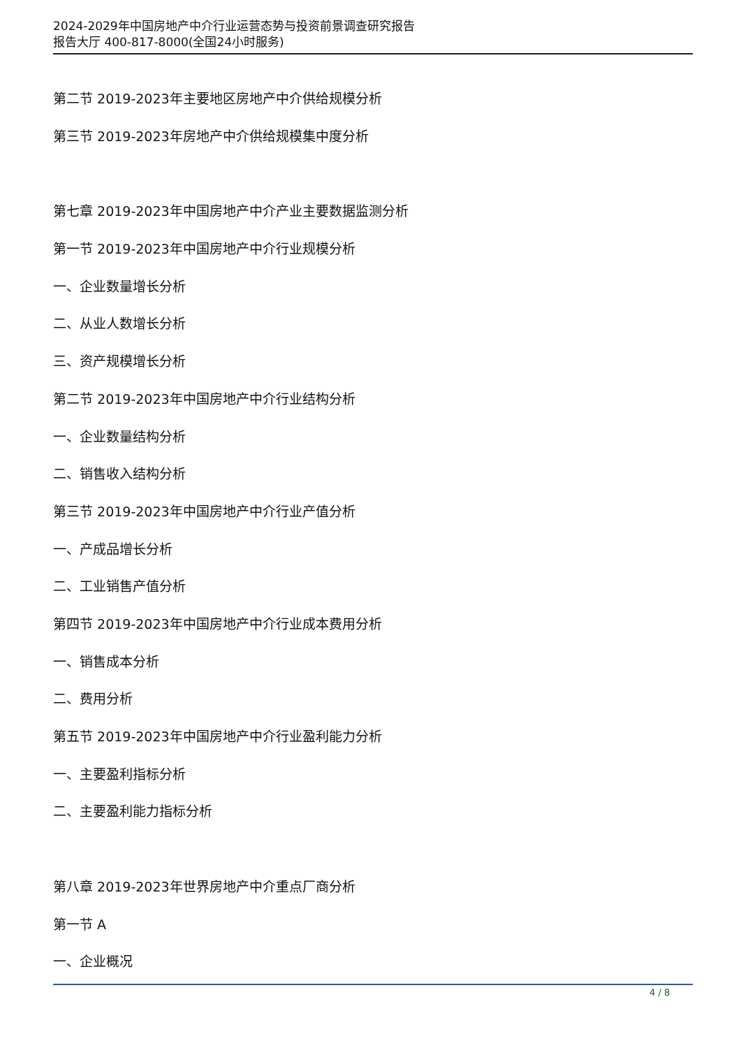2024-2029年中国房地产中介行业运营态势与投资前景调查研究报告
报告大厅 400-817-8000(全国24小时服务)
第二节 2019-2023年主要地区房地产中介供给规模分析
第三节 2019-2023年房地产中介供给规模集中度分析
第七章 2019-2023年中国房地产中介产业主要数据监测分析
第一节 2019-2023年中国房地产中介行业规模分析
一、企业数量增长分析
二、从业人数增长分析
三、资产规模增长分析
第二节 2019-2023年中国房地产中介行业结构分析
一、企业数量结构分析
二、销售收入结构分析
第三节 2019-2023年中国房地产中介行业产值分析
一、产成品增长分析
二、工业销售产值分析
第四节 2019-2023年中国房地产中介行业成本费用分析
一、销售成本分析
二、费用分析
第五节 2019-2023年中国房地产中介行业盈利能力分析
一、主要盈利指标分析
二、主要盈利能力指标分析
第八章 2019-2023年世界房地产中介重点厂商分析
第一节 A
一、企业概况
4 / 8